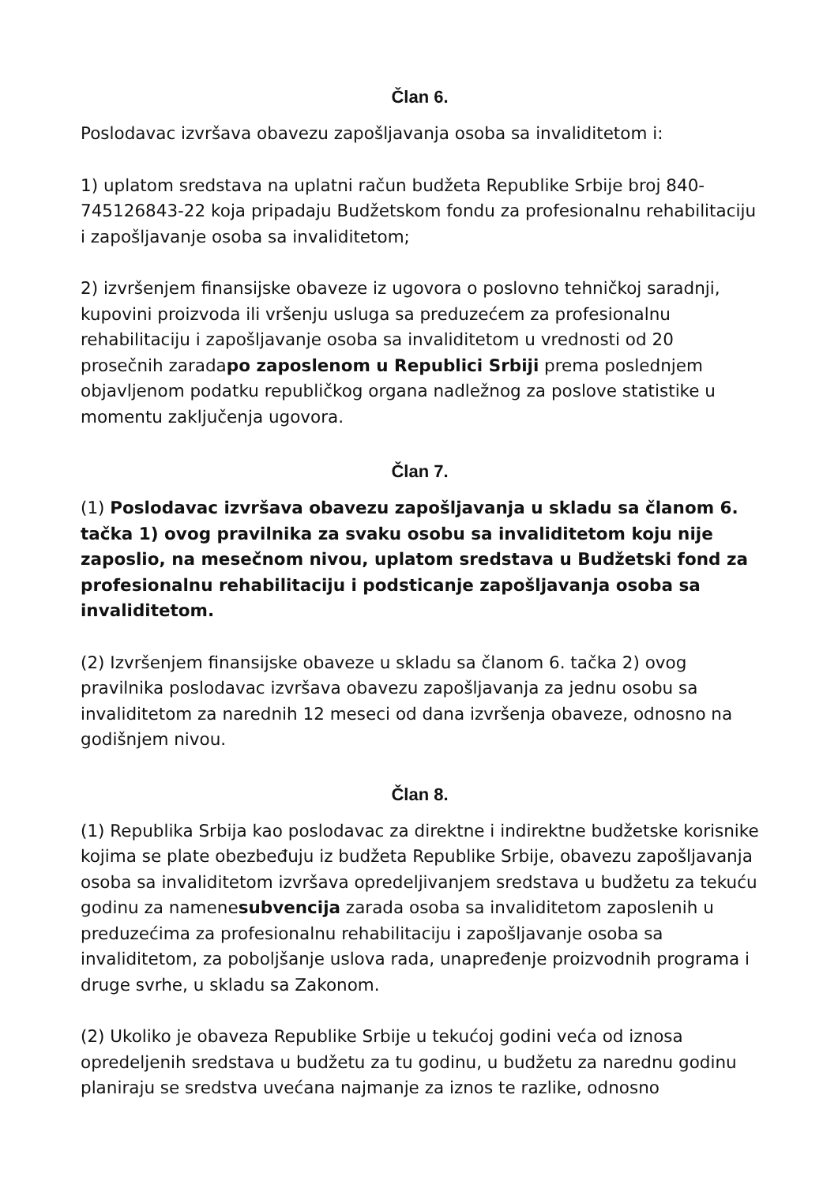Član 6.
Poslodavac izvršava obavezu zapošljavanja osoba sa invaliditetom i:
1) uplatom sredstava na uplatni račun budžeta Republike Srbije broj 840-745126843-22 koja pripadaju Budžetskom fondu za profesionalnu rehabilitaciju i zapošljavanje osoba sa invaliditetom;
2) izvršenjem finansijske obaveze iz ugovora o poslovno tehničkoj saradnji, kupovini proizvoda ili vršenju usluga sa preduzećem za profesionalnu rehabilitaciju i zapošljavanje osoba sa invaliditetom u vrednosti od 20 prosečnih zaradapo zaposlenom u Republici Srbiji prema poslednjem objavljenom podatku republičkog organa nadležnog za poslove statistike u momentu zaključenja ugovora.
Član 7.
(1) Poslodavac izvršava obavezu zapošljavanja u skladu sa članom 6. tačka 1) ovog pravilnika za svaku osobu sa invaliditetom koju nije zaposlio, na mesečnom nivou, uplatom sredstava u Budžetski fond za profesionalnu rehabilitaciju i podsticanje zapošljavanja osoba sa invaliditetom.
(2) Izvršenjem finansijske obaveze u skladu sa članom 6. tačka 2) ovog pravilnika poslodavac izvršava obavezu zapošljavanja za jednu osobu sa invaliditetom za narednih 12 meseci od dana izvršenja obaveze, odnosno na godišnjem nivou.
Član 8.
(1) Republika Srbija kao poslodavac za direktne i indirektne budžetske korisnike kojima se plate obezbeđuju iz budžeta Republike Srbije, obavezu zapošljavanja osoba sa invaliditetom izvršava opredeljivanjem sredstava u budžetu za tekuću godinu za namenesubvencija zarada osoba sa invaliditetom zaposlenih u preduzećima za profesionalnu rehabilitaciju i zapošljavanje osoba sa invaliditetom, za poboljšanje uslova rada, unapređenje proizvodnih programa i druge svrhe, u skladu sa Zakonom.
(2) Ukoliko je obaveza Republike Srbije u tekućoj godini veća od iznosa opredeljenih sredstava u budžetu za tu godinu, u budžetu za narednu godinu planiraju se sredstva uvećana najmanje za iznos te razlike, odnosno